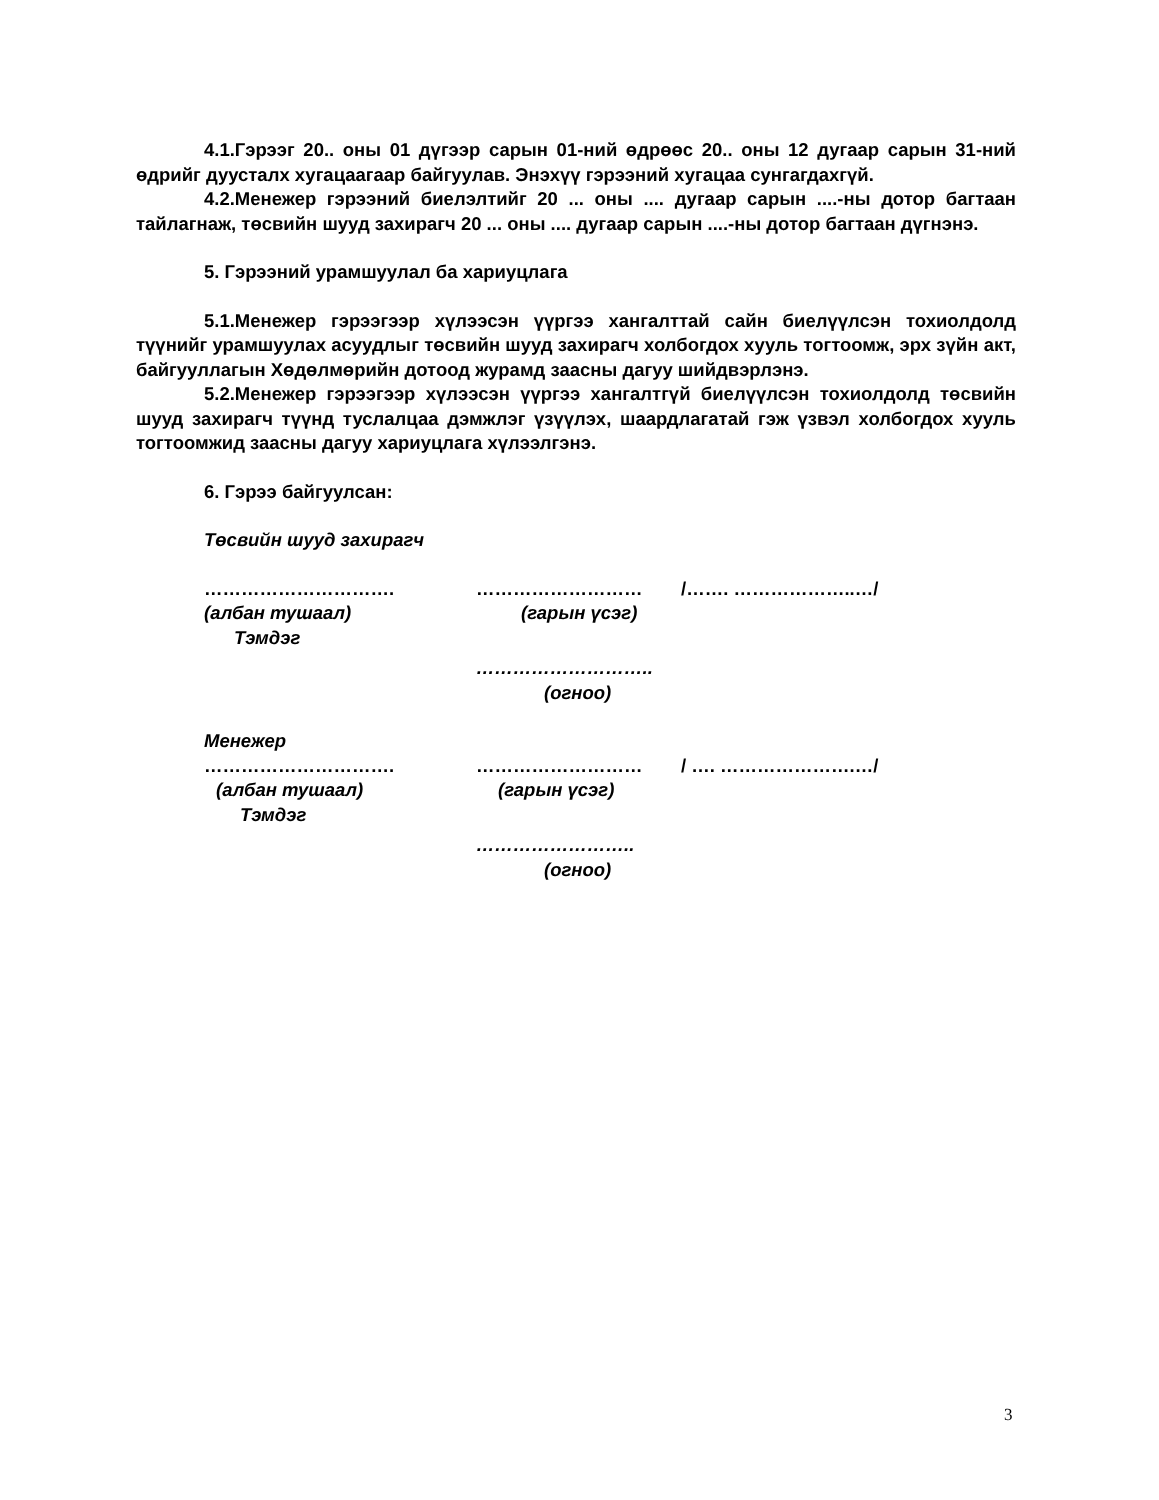4.1.Гэрээг 20.. оны 01 дүгээр сарын 01-ний өдрөөс 20.. оны 12 дугаар сарын 31-ний өдрийг дуусталх хугацаагаар байгуулав. Энэхүү гэрээний хугацаа сунгагдахгүй.
4.2.Менежер гэрээний биелэлтийг 20 ... оны .... дугаар сарын ....-ны дотор багтаан тайлагнаж, төсвийн шууд захирагч 20 ... оны .... дугаар сарын ....-ны дотор багтаан дүгнэнэ.
5. Гэрээний урамшуулал ба хариуцлага
5.1.Менежер гэрээгээр хүлээсэн үүргээ хангалттай сайн биелүүлсэн тохиолдолд түүнийг урамшуулах асуудлыг төсвийн шууд захирагч холбогдох хууль тогтоомж, эрх зүйн акт, байгууллагын Хөдөлмөрийн дотоод журамд заасны дагуу шийдвэрлэнэ.
5.2.Менежер гэрээгээр хүлээсэн үүргээ хангалтгүй биелүүлсэн тохиолдолд төсвийн шууд захирагч түүнд туслалцаа дэмжлэг үзүүлэх, шаардлагатай гэж үзвэл холбогдох хууль тогтоомжид заасны дагуу хариуцлага хүлээлгэнэ.
6. Гэрээ байгуулсан:
Төсвийн шууд захирагч
…………………………. ……………………… /……. ………………..…/
(албан тушаал) (гарын үсэг)
Тэмдэг
………………………..
(огноо)
Менежер
…………………………. ……………………… / …. ………………….…/
(албан тушаал) (гарын үсэг)
Тэмдэг
……………………..
(огноо)
3